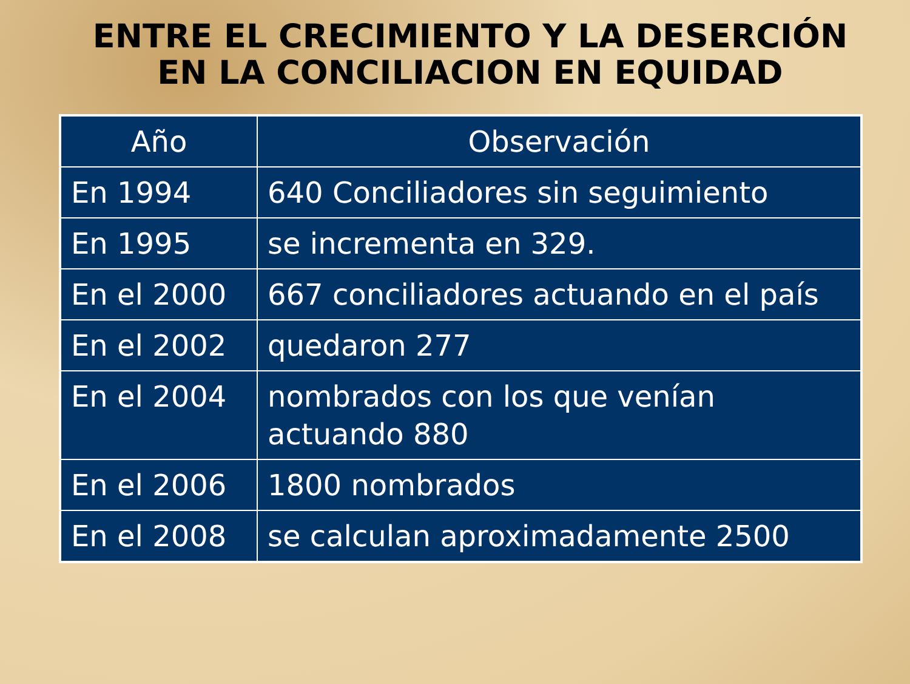ENTRE EL CRECIMIENTO Y LA DESERCIÓN EN LA CONCILIACION EN EQUIDAD
| Año | Observación |
| --- | --- |
| En 1994 | 640 Conciliadores sin seguimiento |
| En 1995 | se incrementa en 329. |
| En el 2000 | 667 conciliadores actuando en el país |
| En el 2002 | quedaron 277 |
| En el 2004 | nombrados con los que venían actuando 880 |
| En el 2006 | 1800 nombrados |
| En el 2008 | se calculan aproximadamente 2500 |